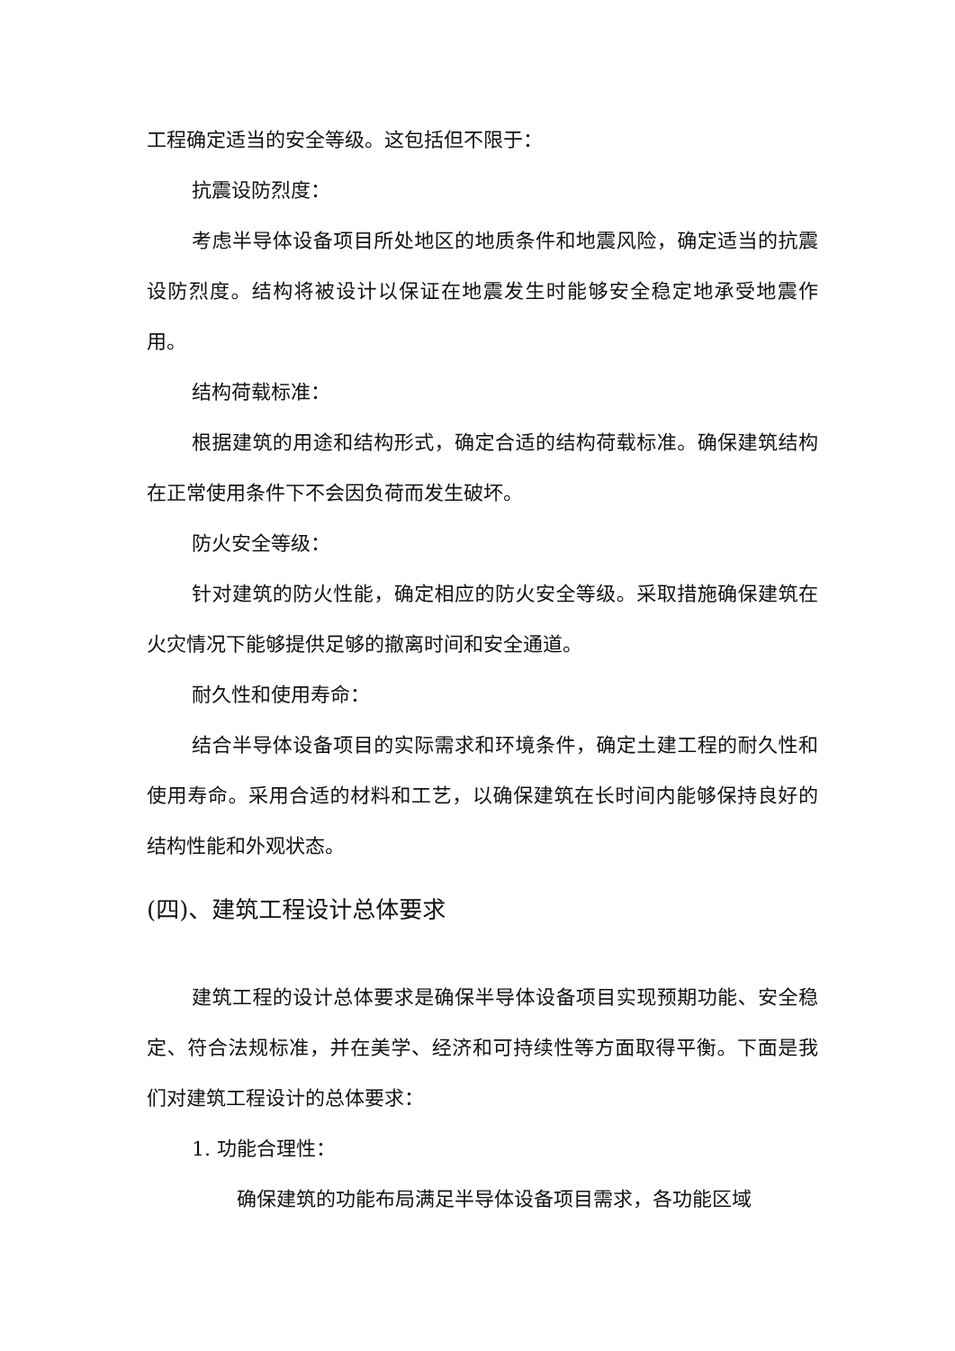工程确定适当的安全等级。这包括但不限于：
抗震设防烈度：
考虑半导体设备项目所处地区的地质条件和地震风险，确定适当的抗震设防烈度。结构将被设计以保证在地震发生时能够安全稳定地承受地震作用。
结构荷载标准：
根据建筑的用途和结构形式，确定合适的结构荷载标准。确保建筑结构在正常使用条件下不会因负荷而发生破坏。
防火安全等级：
针对建筑的防火性能，确定相应的防火安全等级。采取措施确保建筑在火灾情况下能够提供足够的撤离时间和安全通道。
耐久性和使用寿命：
结合半导体设备项目的实际需求和环境条件，确定土建工程的耐久性和使用寿命。采用合适的材料和工艺，以确保建筑在长时间内能够保持良好的结构性能和外观状态。
(四)、建筑工程设计总体要求
建筑工程的设计总体要求是确保半导体设备项目实现预期功能、安全稳定、符合法规标准，并在美学、经济和可持续性等方面取得平衡。下面是我们对建筑工程设计的总体要求：
1. 功能合理性：
确保建筑的功能布局满足半导体设备项目需求，各功能区域